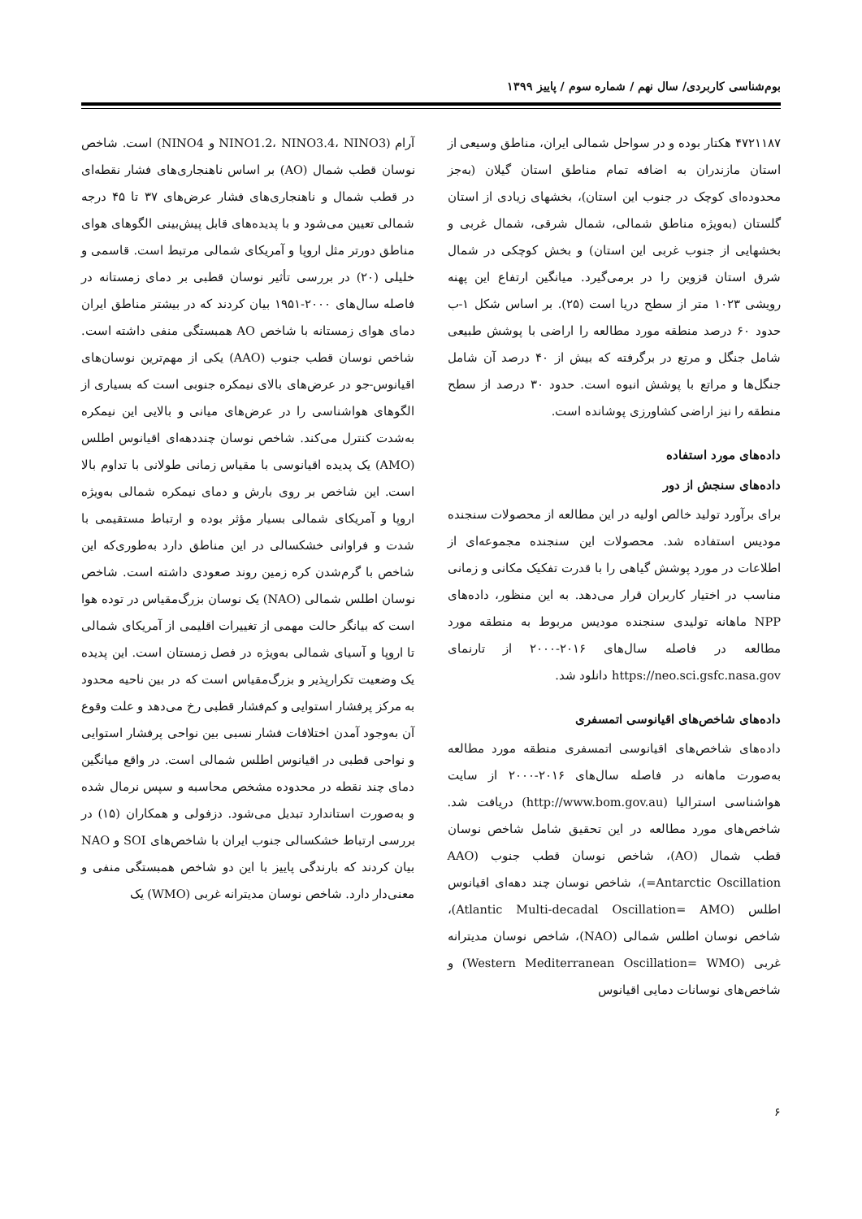بوم‌شناسی کاربردی/ سال نهم / شماره سوم / پاییز ۱۳۹۹
۴۷۲۱۱۸۷ هکتار بوده و در سواحل شمالی ایران، مناطق وسیعی از استان مازندران به اضافه تمام مناطق استان گیلان (به‌جز محدوده‌ای کوچک در جنوب این استان)، بخشهای زیادی از استان گلستان (به‌ویژه مناطق شمالی، شمال شرقی، شمال غربی و بخشهایی از جنوب غربی این استان) و بخش کوچکی در شمال شرق استان قزوین را در برمی‌گیرد. میانگین ارتفاع این پهنه رویشی ۱۰۲۳ متر از سطح دریا است (۲۵). بر اساس شکل ۱-ب حدود ۶۰ درصد منطقه مورد مطالعه را اراضی با پوشش طبیعی شامل جنگل و مرتع در برگرفته که بیش از ۴۰ درصد آن شامل جنگل‌ها و مراتع با پوشش انبوه است. حدود ۳۰ درصد از سطح منطقه را نیز اراضی کشاورزی پوشانده است.
داده‌های مورد استفاده
داده‌های سنجش از دور
برای برآورد تولید خالص اولیه در این مطالعه از محصولات سنجنده مودیس استفاده شد. محصولات این سنجنده مجموعه‌ای از اطلاعات در مورد پوشش گیاهی را با قدرت تفکیک مکانی و زمانی مناسب در اختیار کاربران قرار می‌دهد. به این منظور، داده‌های NPP ماهانه تولیدی سنجنده مودیس مربوط به منطقه مورد مطالعه در فاصله سال‌های ۲۰۱۶-۲۰۰۰ از تارنمای https://neo.sci.gsfc.nasa.gov دانلود شد.
داده‌های شاخص‌های اقیانوسی اتمسفری
داده‌های شاخص‌های اقیانوسی اتمسفری منطقه مورد مطالعه به‌صورت ماهانه در فاصله سال‌های ۲۰۱۶-۲۰۰۰ از سایت هواشناسی استرالیا (http://www.bom.gov.au) دریافت شد. شاخص‌های مورد مطالعه در این تحقیق شامل شاخص نوسان قطب شمال (AO)، شاخص نوسان قطب جنوب (AAO =Antarctic Oscillation)، شاخص نوسان چند دهه‌ای اقیانوس اطلس (Atlantic Multi-decadal Oscillation= AMO)، شاخص نوسان اطلس شمالی (NAO)، شاخص نوسان مدیترانه غربی (Western Mediterranean Oscillation= WMO) و شاخص‌های نوسانات دمایی اقیانوس
آرام (NINO1.2، NINO3.4، NINO3 و NINO4) است. شاخص نوسان قطب شمال (AO) بر اساس ناهنجاری‌های فشار نقطه‌ای در قطب شمال و ناهنجاری‌های فشار عرض‌های ۳۷ تا ۴۵ درجه شمالی تعیین می‌شود و با پدیده‌های قابل پیش‌بینی الگوهای هوای مناطق دورتر مثل اروپا و آمریکای شمالی مرتبط است. قاسمی و خلیلی (۲۰) در بررسی تأثیر نوسان قطبی بر دمای زمستانه در فاصله سال‌های ۲۰۰۰-۱۹۵۱ بیان کردند که در بیشتر مناطق ایران دمای هوای زمستانه با شاخص AO همبستگی منفی داشته است. شاخص نوسان قطب جنوب (AAO) یکی از مهم‌ترین نوسان‌های اقیانوس-جو در عرض‌های بالای نیمکره جنوبی است که بسیاری از الگوهای هواشناسی را در عرض‌های میانی و بالایی این نیمکره به‌شدت کنترل می‌کند. شاخص نوسان چنددهه‌ای اقیانوس اطلس (AMO) یک پدیده اقیانوسی با مقیاس زمانی طولانی با تداوم بالا است. این شاخص بر روی بارش و دمای نیمکره شمالی به‌ویژه اروپا و آمریکای شمالی بسیار مؤثر بوده و ارتباط مستقیمی با شدت و فراوانی خشکسالی در این مناطق دارد به‌طوری‌که این شاخص با گرم‌شدن کره زمین روند صعودی داشته است. شاخص نوسان اطلس شمالی (NAO) یک نوسان بزرگ‌مقیاس در توده هوا است که بیانگر حالت مهمی از تغییرات اقلیمی از آمریکای شمالی تا اروپا و آسیای شمالی به‌ویژه در فصل زمستان است. این پدیده یک وضعیت تکرارپذیر و بزرگ‌مقیاس است که در بین ناحیه محدود به مرکز پرفشار استوایی و کم‌فشار قطبی رخ می‌دهد و علت وقوع آن به‌وجود آمدن اختلافات فشار نسبی بین نواحی پرفشار استوایی و نواحی قطبی در اقیانوس اطلس شمالی است. در واقع میانگین دمای چند نقطه در محدوده مشخص محاسبه و سپس نرمال شده و به‌صورت استاندارد تبدیل می‌شود. دزفولی و همکاران (۱۵) در بررسی ارتباط خشکسالی جنوب ایران با شاخص‌های SOI و NAO بیان کردند که بارندگی پاییز با این دو شاخص همبستگی منفی و معنی‌دار دارد. شاخص نوسان مدیترانه غربی (WMO) یک
۶